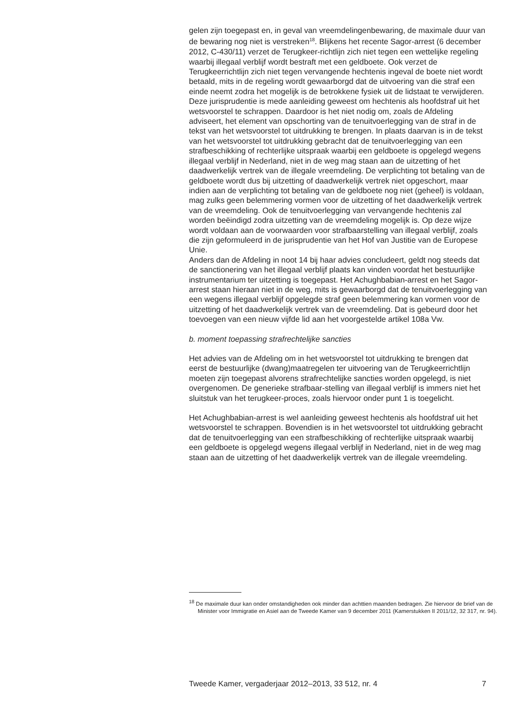gelen zijn toegepast en, in geval van vreemdelingenbewaring, de maximale duur van de bewaring nog niet is verstreken<sup>18</sup>. Blijkens het recente Sagor-arrest (6 december 2012, C-430/11) verzet de Terugkeer-richtlijn zich niet tegen een wettelijke regeling waarbij illegaal verblijf wordt bestraft met een geldboete. Ook verzet de Terugkeerrichtlijn zich niet tegen vervangende hechtenis ingeval de boete niet wordt betaald, mits in de regeling wordt gewaarborgd dat de uitvoering van die straf een einde neemt zodra het mogelijk is de betrokkene fysiek uit de lidstaat te verwijderen.
Deze jurisprudentie is mede aanleiding geweest om hechtenis als hoofdstraf uit het wetsvoorstel te schrappen. Daardoor is het niet nodig om, zoals de Afdeling adviseert, het element van opschorting van de tenuitvoerlegging van de straf in de tekst van het wetsvoorstel tot uitdrukking te brengen. In plaats daarvan is in de tekst van het wetsvoorstel tot uitdrukking gebracht dat de tenuitvoerlegging van een strafbeschikking of rechterlijke uitspraak waarbij een geldboete is opgelegd wegens illegaal verblijf in Nederland, niet in de weg mag staan aan de uitzetting of het daadwerkelijk vertrek van de illegale vreemdeling. De verplichting tot betaling van de geldboete wordt dus bij uitzetting of daadwerkelijk vertrek niet opgeschort, maar indien aan de verplichting tot betaling van de geldboete nog niet (geheel) is voldaan, mag zulks geen belemmering vormen voor de uitzetting of het daadwerkelijk vertrek van de vreemdeling. Ook de tenuitvoerlegging van vervangende hechtenis zal worden beëindigd zodra uitzetting van de vreemdeling mogelijk is. Op deze wijze wordt voldaan aan de voorwaarden voor strafbaarstelling van illegaal verblijf, zoals die zijn geformuleerd in de jurisprudentie van het Hof van Justitie van de Europese Unie.
Anders dan de Afdeling in noot 14 bij haar advies concludeert, geldt nog steeds dat de sanctionering van het illegaal verblijf plaats kan vinden voordat het bestuurlijke instrumentarium ter uitzetting is toegepast. Het Achughbabian-arrest en het Sagor-arrest staan hieraan niet in de weg, mits is gewaarborgd dat de tenuitvoerlegging van een wegens illegaal verblijf opgelegde straf geen belemmering kan vormen voor de uitzetting of het daadwerkelijk vertrek van de vreemdeling. Dat is gebeurd door het toevoegen van een nieuw vijfde lid aan het voorgestelde artikel 108a Vw.
b. moment toepassing strafrechtelijke sancties
Het advies van de Afdeling om in het wetsvoorstel tot uitdrukking te brengen dat eerst de bestuurlijke (dwang)maatregelen ter uitvoering van de Terugkeerrichtlijn moeten zijn toegepast alvorens strafrechtelijke sancties worden opgelegd, is niet overgenomen. De generieke strafbaar-stelling van illegaal verblijf is immers niet het sluitstuk van het terugkeer-proces, zoals hiervoor onder punt 1 is toegelicht.
Het Achughbabian-arrest is wel aanleiding geweest hechtenis als hoofdstraf uit het wetsvoorstel te schrappen. Bovendien is in het wetsvoorstel tot uitdrukking gebracht dat de tenuitvoerlegging van een strafbeschikking of rechterlijke uitspraak waarbij een geldboete is opgelegd wegens illegaal verblijf in Nederland, niet in de weg mag staan aan de uitzetting of het daadwerkelijk vertrek van de illegale vreemdeling.
<sup>18</sup> De maximale duur kan onder omstandigheden ook minder dan achttien maanden bedragen. Zie hiervoor de brief van de Minister voor Immigratie en Asiel aan de Tweede Kamer van 9 december 2011 (Kamerstukken II 2011/12, 32 317, nr. 94).
Tweede Kamer, vergaderjaar 2012–2013, 33 512, nr. 4 7